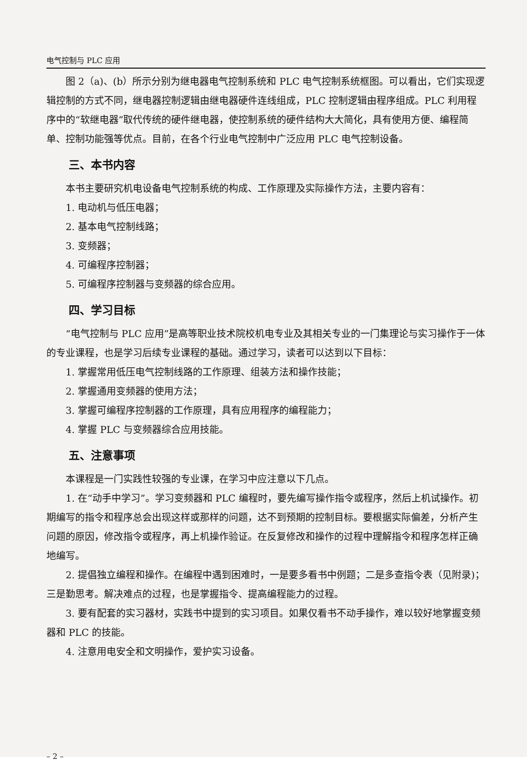电气控制与 PLC 应用
图 2（a)、(b）所示分别为继电器电气控制系统和 PLC 电气控制系统框图。可以看出，它们实现逻辑控制的方式不同，继电器控制逻辑由继电器硬件连线组成，PLC 控制逻辑由程序组成。PLC 利用程序中的“软继电器”取代传统的硬件继电器，使控制系统的硬件结构大大简化，具有使用方便、编程简单、控制功能强等优点。目前，在各个行业电气控制中广泛应用 PLC 电气控制设备。
三、本书内容
本书主要研究机电设备电气控制系统的构成、工作原理及实际操作方法，主要内容有：
1. 电动机与低压电器；
2. 基本电气控制线路；
3. 变频器；
4. 可编程序控制器；
5. 可编程序控制器与变频器的综合应用。
四、学习目标
“电气控制与 PLC 应用”是高等职业技术院校机电专业及其相关专业的一门集理论与实习操作于一体的专业课程，也是学习后续专业课程的基础。通过学习，读者可以达到以下目标：
1. 掌握常用低压电气控制线路的工作原理、组装方法和操作技能；
2. 掌握通用变频器的使用方法；
3. 掌握可编程序控制器的工作原理，具有应用程序的编程能力；
4. 掌握 PLC 与变频器综合应用技能。
五、注意事项
本课程是一门实践性较强的专业课，在学习中应注意以下几点。
1. 在“动手中学习”。学习变频器和 PLC 编程时，要先编写操作指令或程序，然后上机试操作。初期编写的指令和程序总会出现这样或那样的问题，达不到预期的控制目标。要根据实际偏差，分析产生问题的原因，修改指令或程序，再上机操作验证。在反复修改和操作的过程中理解指令和程序怎样正确地编写。
2. 提倡独立编程和操作。在编程中遇到困难时，一是要多看书中例题；二是多查指令表（见附录)；三是勤思考。解决难点的过程，也是掌握指令、提高编程能力的过程。
3. 要有配套的实习器材，实践书中提到的实习项目。如果仅看书不动手操作，难以较好地掌握变频器和 PLC 的技能。
4. 注意用电安全和文明操作，爱护实习设备。
– 2 –